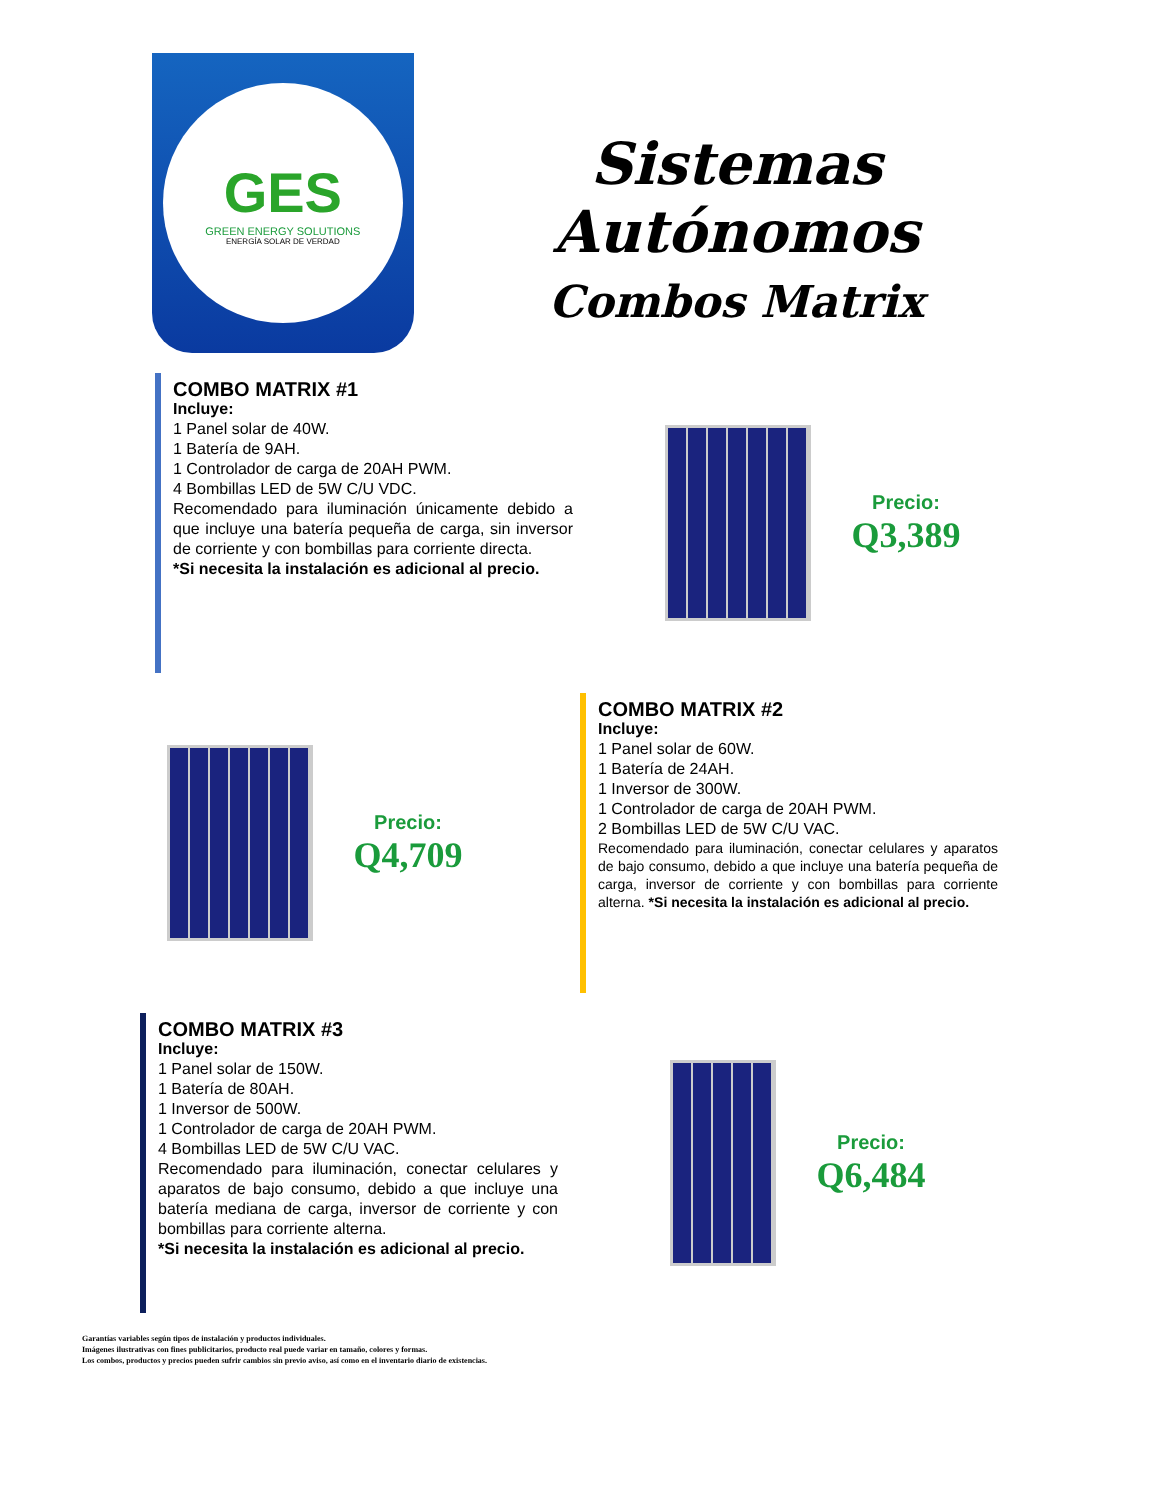GES
GREEN ENERGY SOLUTIONS
ENERGÍA SOLAR DE VERDAD
Sistemas Autónomos
Combos Matrix
COMBO MATRIX #1
Incluye:
1 Panel solar de 40W.
1 Batería de 9AH.
1 Controlador de carga de 20AH PWM.
4 Bombillas LED de 5W C/U VDC.
Recomendado para iluminación únicamente debido a que incluye una batería pequeña de carga, sin inversor de corriente y con bombillas para corriente directa.
*Si necesita la instalación es adicional al precio.
Precio:
Q3,389
Precio:
Q4,709
COMBO MATRIX #2
Incluye:
1 Panel solar de 60W.
1 Batería de 24AH.
1 Inversor de 300W.
1 Controlador de carga de 20AH PWM.
2 Bombillas LED de 5W C/U VAC.
Recomendado para iluminación, conectar celulares y aparatos de bajo consumo, debido a que incluye una batería pequeña de carga, inversor de corriente y con bombillas para corriente alterna. *Si necesita la instalación es adicional al precio.
COMBO MATRIX #3
Incluye:
1 Panel solar de 150W.
1 Batería de 80AH.
1 Inversor de 500W.
1 Controlador de carga de 20AH PWM.
4 Bombillas LED de 5W C/U VAC.
Recomendado para iluminación, conectar celulares y aparatos de bajo consumo, debido a que incluye una batería mediana de carga, inversor de corriente y con bombillas para corriente alterna.
*Si necesita la instalación es adicional al precio.
Precio:
Q6,484
Garantías variables según tipos de instalación y productos individuales.
Imágenes ilustrativas con fines publicitarios, producto real puede variar en tamaño, colores y formas.
Los combos, productos y precios pueden sufrir cambios sin previo aviso, así como en el inventario diario de existencias.